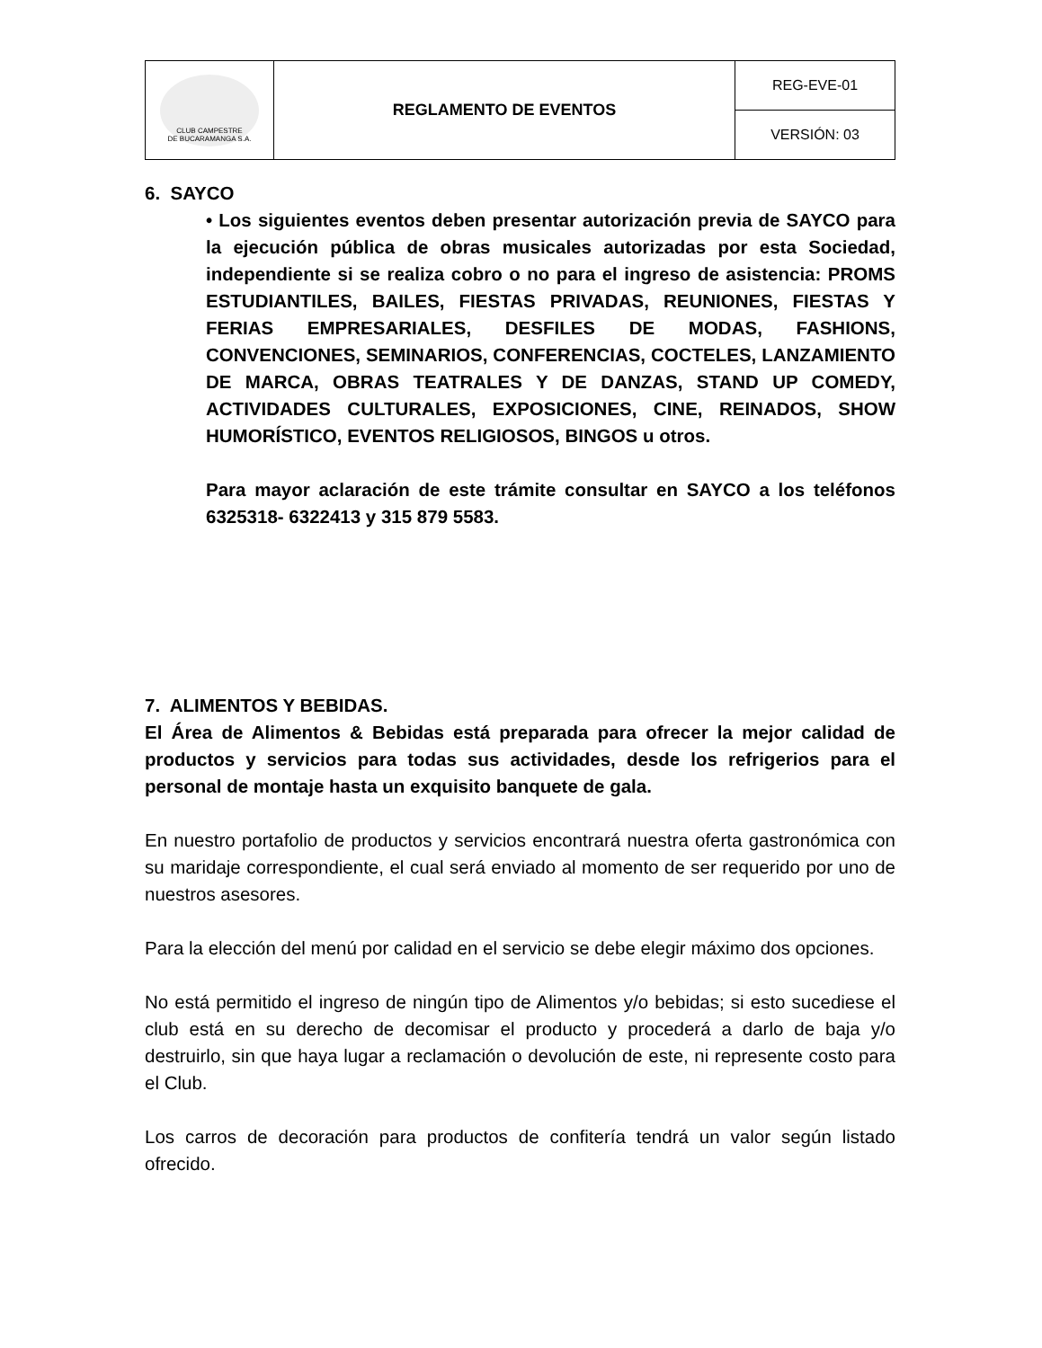| CLUB CAMPESTRE DE BUCARAMANGA S.A. | REGLAMENTO DE EVENTOS | REG-EVE-01 |
| | | VERSIÓN: 03 |
6. SAYCO
• Los siguientes eventos deben presentar autorización previa de SAYCO para la ejecución pública de obras musicales autorizadas por esta Sociedad, independiente si se realiza cobro o no para el ingreso de asistencia: PROMS ESTUDIANTILES, BAILES, FIESTAS PRIVADAS, REUNIONES, FIESTAS Y FERIAS EMPRESARIALES, DESFILES DE MODAS, FASHIONS, CONVENCIONES, SEMINARIOS, CONFERENCIAS, COCTELES, LANZAMIENTO DE MARCA, OBRAS TEATRALES Y DE DANZAS, STAND UP COMEDY, ACTIVIDADES CULTURALES, EXPOSICIONES, CINE, REINADOS, SHOW HUMORÍSTICO, EVENTOS RELIGIOSOS, BINGOS u otros.
Para mayor aclaración de este trámite consultar en SAYCO a los teléfonos 6325318- 6322413 y 315 879 5583.
7. ALIMENTOS Y BEBIDAS.
El Área de Alimentos & Bebidas está preparada para ofrecer la mejor calidad de productos y servicios para todas sus actividades, desde los refrigerios para el personal de montaje hasta un exquisito banquete de gala.
En nuestro portafolio de productos y servicios encontrará nuestra oferta gastronómica con su maridaje correspondiente, el cual será enviado al momento de ser requerido por uno de nuestros asesores.
Para la elección del menú por calidad en el servicio se debe elegir máximo dos opciones.
No está permitido el ingreso de ningún tipo de Alimentos y/o bebidas; si esto sucediese el club está en su derecho de decomisar el producto y procederá a darlo de baja y/o destruirlo, sin que haya lugar a reclamación o devolución de este, ni represente costo para el Club.
Los carros de decoración para productos de confitería tendrá un valor según listado ofrecido.